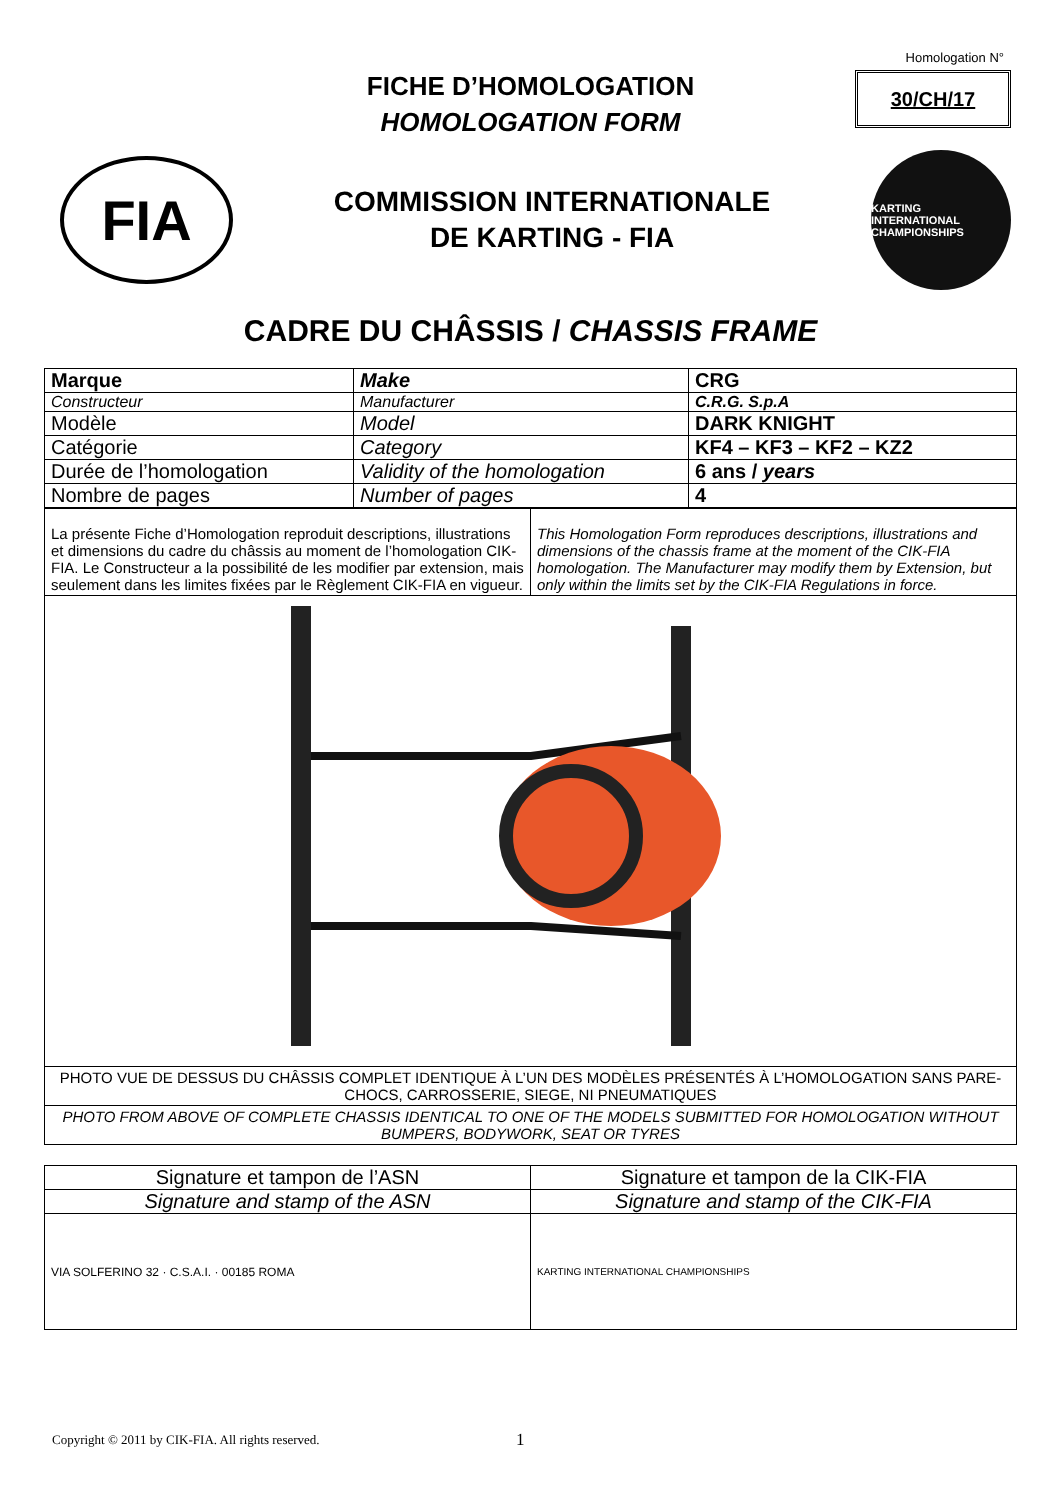Homologation N°
30/CH/17
FICHE D’HOMOLOGATION
HOMOLOGATION FORM
FIA
COMMISSION INTERNATIONALE
DE KARTING - FIA
KARTING INTERNATIONAL CHAMPIONSHIPS
CADRE DU CHÂSSIS / CHASSIS FRAME
| Marque | Make | CRG |
| Constructeur | Manufacturer | C.R.G. S.p.A |
| Modèle | Model | DARK KNIGHT |
| Catégorie | Category | KF4 – KF3 – KF2 – KZ2 |
| Durée de l’homologation | Validity of the homologation | 6 ans / years |
| Nombre de pages | Number of pages | 4 |
| La présente Fiche d’Homologation reproduit descriptions, illustrations et dimensions du cadre du châssis au moment de l’homologation CIK-FIA. Le Constructeur a la possibilité de les modifier par extension, mais seulement dans les limites fixées par le Règlement CIK-FIA en vigueur. | This Homologation Form reproduces descriptions, illustrations and dimensions of the chassis frame at the moment of the CIK-FIA homologation. The Manufacturer may modify them by Extension, but only within the limits set by the CIK-FIA Regulations in force. |
| PHOTO VUE DE DESSUS DU CHÂSSIS COMPLET IDENTIQUE À L’UN DES MODÈLES PRÉSENTÉS À L’HOMOLOGATION SANS PARE-CHOCS, CARROSSERIE, SIEGE, NI PNEUMATIQUES | |
| PHOTO FROM ABOVE OF COMPLETE CHASSIS IDENTICAL TO ONE OF THE MODELS SUBMITTED FOR HOMOLOGATION WITHOUT BUMPERS, BODYWORK, SEAT OR TYRES | |
| Signature et tampon de l’ASN | Signature et tampon de la CIK-FIA |
| Signature and stamp of the ASN | Signature and stamp of the CIK-FIA |
| VIA SOLFERINO 32 · C.S.A.I. · 00185 ROMA | KARTING INTERNATIONAL CHAMPIONSHIPS |
Copyright © 2011 by CIK-FIA. All rights reserved.
1